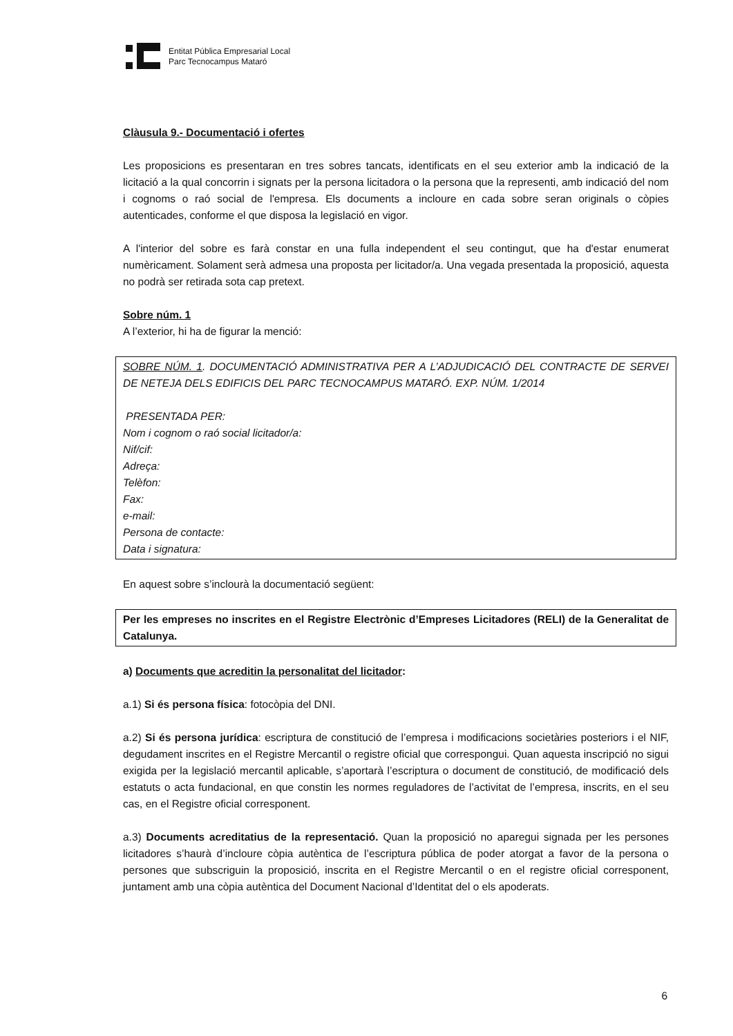Entitat Pública Empresarial Local
Parc Tecnocampus Mataró
Clàusula 9.- Documentació i ofertes
Les proposicions es presentaran en tres sobres tancats, identificats en el seu exterior amb la indicació de la licitació a la qual concorrin i signats per la persona licitadora o la persona que la representi, amb indicació del nom i cognoms o raó social de l'empresa. Els documents a incloure en cada sobre seran originals o còpies autenticades, conforme el que disposa la legislació en vigor.
A l'interior del sobre es farà constar en una fulla independent el seu contingut, que ha d'estar enumerat numèricament. Solament serà admesa una proposta per licitador/a. Una vegada presentada la proposició, aquesta no podrà ser retirada sota cap pretext.
Sobre núm. 1
A l’exterior, hi ha de figurar la menció:
SOBRE NÚM. 1. DOCUMENTACIÓ ADMINISTRATIVA PER A L’ADJUDICACIÓ DEL CONTRACTE DE SERVEI DE NETEJA DELS EDIFICIS DEL PARC TECNOCAMPUS MATARÓ. EXP. NÚM. 1/2014
PRESENTADA PER:
Nom i cognom o raó social licitador/a:
Nif/cif:
Adreça:
Telèfon:
Fax:
e-mail:
Persona de contacte:
Data i signatura:
En aquest sobre s’inclourà la documentació següent:
Per les empreses no inscrites en el Registre Electrònic d’Empreses Licitadores (RELI) de la Generalitat de Catalunya.
a) Documents que acreditin la personalitat del licitador:
a.1) Si és persona física: fotocòpia del DNI.
a.2) Si és persona jurídica: escriptura de constitució de l’empresa i modificacions societàries posteriors i el NIF, degudament inscrites en el Registre Mercantil o registre oficial que correspongui. Quan aquesta inscripció no sigui exigida per la legislació mercantil aplicable, s’aportarà l’escriptura o document de constitució, de modificació dels estatuts o acta fundacional, en que constin les normes reguladores de l’activitat de l’empresa, inscrits, en el seu cas, en el Registre oficial corresponent.
a.3) Documents acreditatius de la representació. Quan la proposició no aparegui signada per les persones licitadores s’haurà d’incloure còpia autèntica de l’escriptura pública de poder atorgat a favor de la persona o persones que subscriguin la proposició, inscrita en el Registre Mercantil o en el registre oficial corresponent, juntament amb una còpia autèntica del Document Nacional d’Identitat del o els apoderats.
6